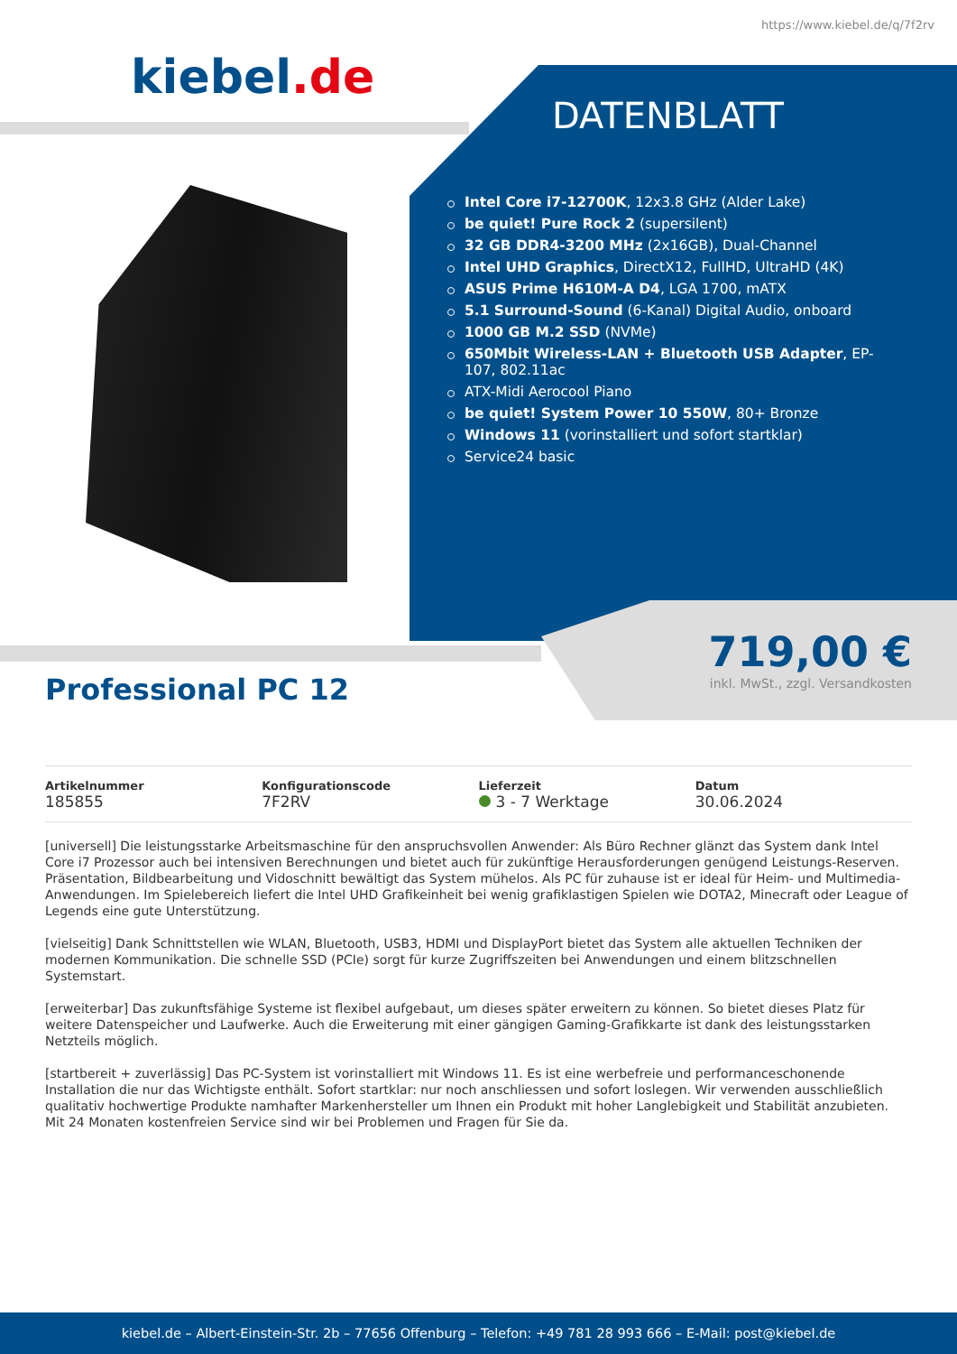https://www.kiebel.de/q/7f2rv
kiebel.de
DATENBLATT
Intel Core i7-12700K, 12x3.8 GHz (Alder Lake)
be quiet! Pure Rock 2 (supersilent)
32 GB DDR4-3200 MHz (2x16GB), Dual-Channel
Intel UHD Graphics, DirectX12, FullHD, UltraHD (4K)
ASUS Prime H610M-A D4, LGA 1700, mATX
5.1 Surround-Sound (6-Kanal) Digital Audio, onboard
1000 GB M.2 SSD (NVMe)
650Mbit Wireless-LAN + Bluetooth USB Adapter, EP-107, 802.11ac
ATX-Midi Aerocool Piano
be quiet! System Power 10 550W, 80+ Bronze
Windows 11 (vorinstalliert und sofort startklar)
Service24 basic
719,00 €
inkl. MwSt., zzgl. Versandkosten
Professional PC 12
Artikelnummer
185855
Konfigurationscode
7F2RV
Lieferzeit
3 - 7 Werktage
Datum
30.06.2024
[universell] Die leistungsstarke Arbeitsmaschine für den anspruchsvollen Anwender: Als Büro Rechner glänzt das System dank Intel Core i7 Prozessor auch bei intensiven Berechnungen und bietet auch für zukünftige Herausforderungen genügend Leistungs-Reserven. Präsentation, Bildbearbeitung und Vidoschnitt bewältigt das System mühelos. Als PC für zuhause ist er ideal für Heim- und Multimedia-Anwendungen. Im Spielebereich liefert die Intel UHD Grafikeinheit bei wenig grafiklastigen Spielen wie DOTA2, Minecraft oder League of Legends eine gute Unterstützung.
[vielseitig] Dank Schnittstellen wie WLAN, Bluetooth, USB3, HDMI und DisplayPort bietet das System alle aktuellen Techniken der modernen Kommunikation. Die schnelle SSD (PCIe) sorgt für kurze Zugriffszeiten bei Anwendungen und einem blitzschnellen Systemstart.
[erweiterbar] Das zukunftsfähige Systeme ist flexibel aufgebaut, um dieses später erweitern zu können. So bietet dieses Platz für weitere Datenspeicher und Laufwerke. Auch die Erweiterung mit einer gängigen Gaming-Grafikkarte ist dank des leistungsstarken Netzteils möglich.
[startbereit + zuverlässig] Das PC-System ist vorinstalliert mit Windows 11. Es ist eine werbefreie und performanceschonende Installation die nur das Wichtigste enthält. Sofort startklar: nur noch anschliessen und sofort loslegen. Wir verwenden ausschließlich qualitativ hochwertige Produkte namhafter Markenhersteller um Ihnen ein Produkt mit hoher Langlebigkeit und Stabilität anzubieten. Mit 24 Monaten kostenfreien Service sind wir bei Problemen und Fragen für Sie da.
kiebel.de – Albert-Einstein-Str. 2b – 77656 Offenburg – Telefon: +49 781 28 993 666 – E-Mail: post@kiebel.de